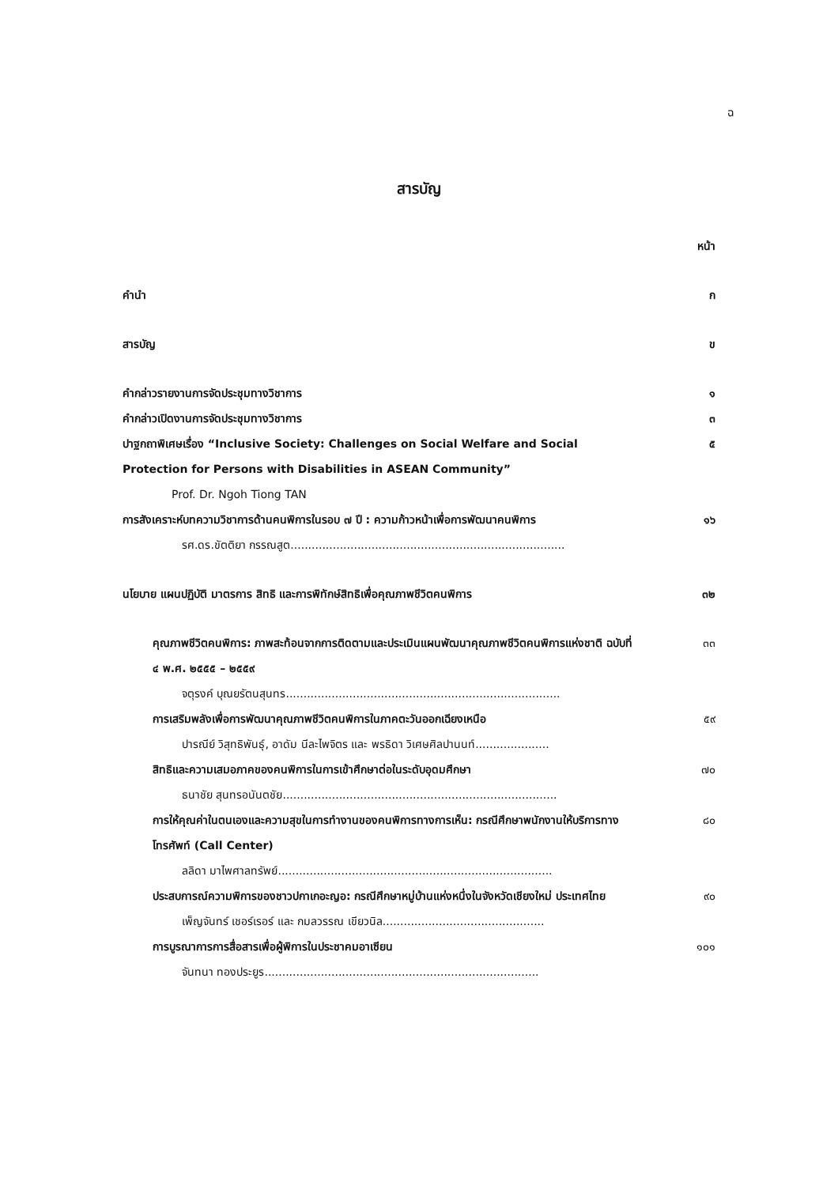ฉ
สารบัญ
หน้า
คำนำ ก
สารบัญ ข
คำกล่าวรายงานการจัดประชุมทางวิชาการ ๑
คำกล่าวเปิดงานการจัดประชุมทางวิชาการ ๓
ปาฐกถาพิเศษเรื่อง “Inclusive Society: Challenges on Social Welfare and Social Protection for Persons with Disabilities in ASEAN Community” ๕
Prof. Dr. Ngoh Tiong TAN
การสังเคราะห์บทความวิชาการด้านคนพิการในรอบ ๗ ปี : ความก้าวหน้าเพื่อการพัฒนาคนพิการ ๑๖
รศ.ดร.ขัตติยา กรรณสูต..............................................................................
นโยบาย แผนปฏิบัติ มาตรการ สิทธิ และการพิทักษ์สิทธิเพื่อคุณภาพชีวิตคนพิการ ๓๒
คุณภาพชีวิตคนพิการ: ภาพสะท้อนจากการติดตามและประเมินแผนพัฒนาคุณภาพชีวิตคนพิการแห่งชาติ ฉบับที่ ๔ พ.ศ. ๒๕๕๕ – ๒๕๕๙ ๓๓
จตุรงค์ บุณยรัตนสุนทร..............................................................................
การเสริมพลังเพื่อการพัฒนาคุณภาพชีวิตคนพิการในภาคตะวันออกเฉียงเหนือ ๕๙
ปารณีย์ วิสุทธิพันธุ์, อาดัม นีละไพจิตร และ พรธิดา วิเศษศิลปานนท์.....................
สิทธิและความเสมอภาคของคนพิการในการเข้าศึกษาต่อในระดับอุดมศึกษา ๗๐
ธนาชัย สุนทรอนันตชัย..............................................................................
การให้คุณค่าในตนเองและความสุขในการทำงานของคนพิการทางการเห็น: กรณีศึกษาพนักงานให้บริการทางโทรศัพท์ (Call Center) ๘๐
ลลิดา มาไพศาลทรัพย์..............................................................................
ประสบการณ์ความพิการของชาวปกาเกอะญอ: กรณีศึกษาหมู่บ้านแห่งหนึ่งในจังหวัดเชียงใหม่ ประเทศไทย ๙๐
เพ็ญจันทร์ เชอร์เรอร์ และ กมลวรรณ เขียวนิล..............................................
การบูรณาการการสื่อสารเพื่อผู้พิการในประชาคมอาเซียน ๑๐๑
จันทนา ทองประยูร..............................................................................